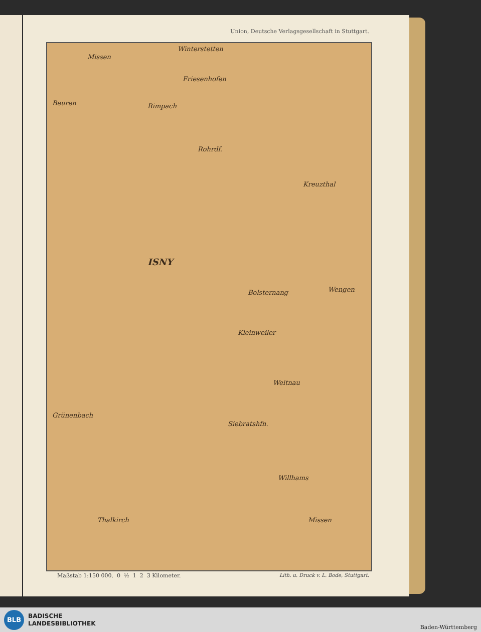Union, Deutsche Verlagsgesellschaft in Stuttgart.
Winterstetten
Missen
Friesenhofen
Beuren Rimpach
Rohrdf.
Kreuzthal
ISNY
Bolsternang Wengen
Kleinweiler
Weitnau
Grünenbach
Siebratshfn.
Willhams
Missen Thalkirch
Maßstab 1:150 000. 0 ½ 1 2 3 Kilometer.
Lith. u. Druck v. L. Bode, Stuttgart.
BLB
BADISCHE
LANDESBIBLIOTHEK
Baden-Württemberg